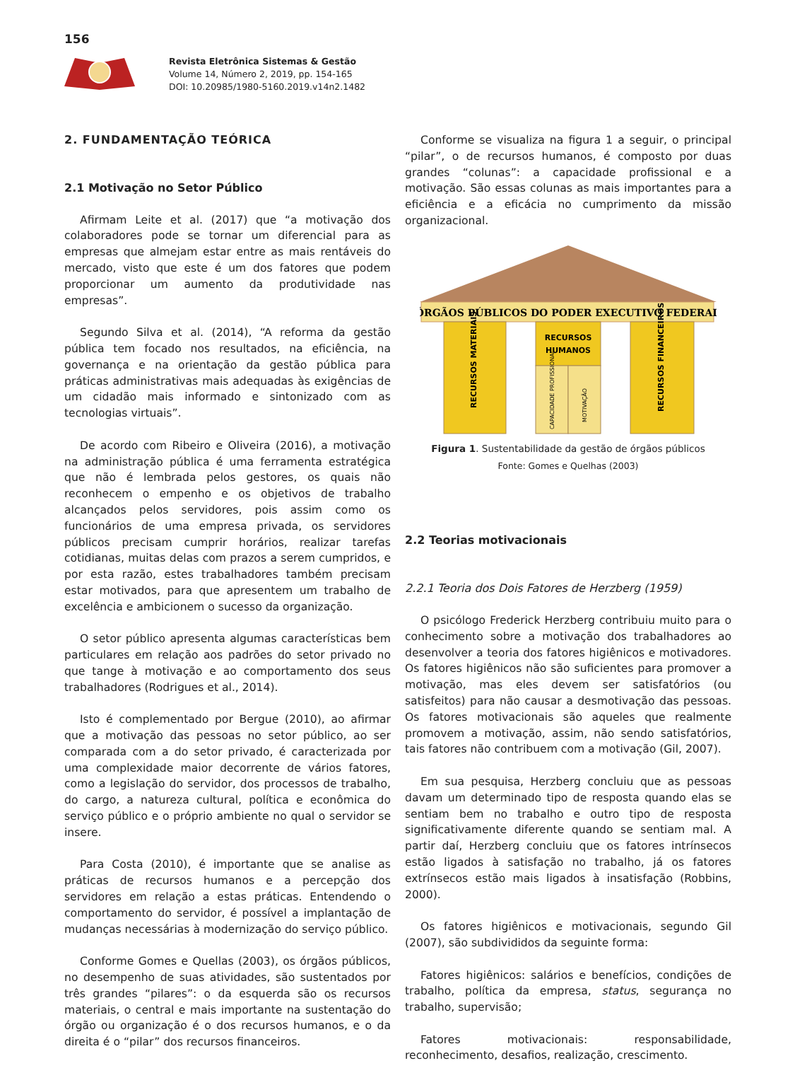156
Revista Eletrônica Sistemas & Gestão
Volume 14, Número 2, 2019, pp. 154-165
DOI: 10.20985/1980-5160.2019.v14n2.1482
2. FUNDAMENTAÇÃO TEÓRICA
2.1 Motivação no Setor Público
Afirmam Leite et al. (2017) que “a motivação dos colaboradores pode se tornar um diferencial para as empresas que almejam estar entre as mais rentáveis do mercado, visto que este é um dos fatores que podem proporcionar um aumento da produtividade nas empresas”.
Segundo Silva et al. (2014), “A reforma da gestão pública tem focado nos resultados, na eficiência, na governança e na orientação da gestão pública para práticas administrativas mais adequadas às exigências de um cidadão mais informado e sintonizado com as tecnologias virtuais”.
De acordo com Ribeiro e Oliveira (2016), a motivação na administração pública é uma ferramenta estratégica que não é lembrada pelos gestores, os quais não reconhecem o empenho e os objetivos de trabalho alcançados pelos servidores, pois assim como os funcionários de uma empresa privada, os servidores públicos precisam cumprir horários, realizar tarefas cotidianas, muitas delas com prazos a serem cumpridos, e por esta razão, estes trabalhadores também precisam estar motivados, para que apresentem um trabalho de excelência e ambicionem o sucesso da organização.
O setor público apresenta algumas características bem particulares em relação aos padrões do setor privado no que tange à motivação e ao comportamento dos seus trabalhadores (Rodrigues et al., 2014).
Isto é complementado por Bergue (2010), ao afirmar que a motivação das pessoas no setor público, ao ser comparada com a do setor privado, é caracterizada por uma complexidade maior decorrente de vários fatores, como a legislação do servidor, dos processos de trabalho, do cargo, a natureza cultural, política e econômica do serviço público e o próprio ambiente no qual o servidor se insere.
Para Costa (2010), é importante que se analise as práticas de recursos humanos e a percepção dos servidores em relação a estas práticas. Entendendo o comportamento do servidor, é possível a implantação de mudanças necessárias à modernização do serviço público.
Conforme Gomes e Quellas (2003), os órgãos públicos, no desempenho de suas atividades, são sustentados por três grandes “pilares”: o da esquerda são os recursos materiais, o central e mais importante na sustentação do órgão ou organização é o dos recursos humanos, e o da direita é o “pilar” dos recursos financeiros.
Conforme se visualiza na figura 1 a seguir, o principal “pilar”, o de recursos humanos, é composto por duas grandes “colunas”: a capacidade profissional e a motivação. São essas colunas as mais importantes para a eficiência e a eficácia no cumprimento da missão organizacional.
ÓRGÃOS PÚBLICOS DO PODER EXECUTIVO FEDERAL
RECURSOS
HUMANOS
RECURSOS MATERIAIS
RECURSOS FINANCEIROS
CAPACIDADE PROFISSIONAL
MOTIVAÇÃO
Figura 1. Sustentabilidade da gestão de órgãos públicos
Fonte: Gomes e Quelhas (2003)
2.2 Teorias motivacionais
2.2.1 Teoria dos Dois Fatores de Herzberg (1959)
O psicólogo Frederick Herzberg contribuiu muito para o conhecimento sobre a motivação dos trabalhadores ao desenvolver a teoria dos fatores higiênicos e motivadores. Os fatores higiênicos não são suficientes para promover a motivação, mas eles devem ser satisfatórios (ou satisfeitos) para não causar a desmotivação das pessoas. Os fatores motivacionais são aqueles que realmente promovem a motivação, assim, não sendo satisfatórios, tais fatores não contribuem com a motivação (Gil, 2007).
Em sua pesquisa, Herzberg concluiu que as pessoas davam um determinado tipo de resposta quando elas se sentiam bem no trabalho e outro tipo de resposta significativamente diferente quando se sentiam mal. A partir daí, Herzberg concluiu que os fatores intrínsecos estão ligados à satisfação no trabalho, já os fatores extrínsecos estão mais ligados à insatisfação (Robbins, 2000).
Os fatores higiênicos e motivacionais, segundo Gil (2007), são subdivididos da seguinte forma:
Fatores higiênicos: salários e benefícios, condições de trabalho, política da empresa, status, segurança no trabalho, supervisão;
Fatores motivacionais: responsabilidade, reconhecimento, desafios, realização, crescimento.